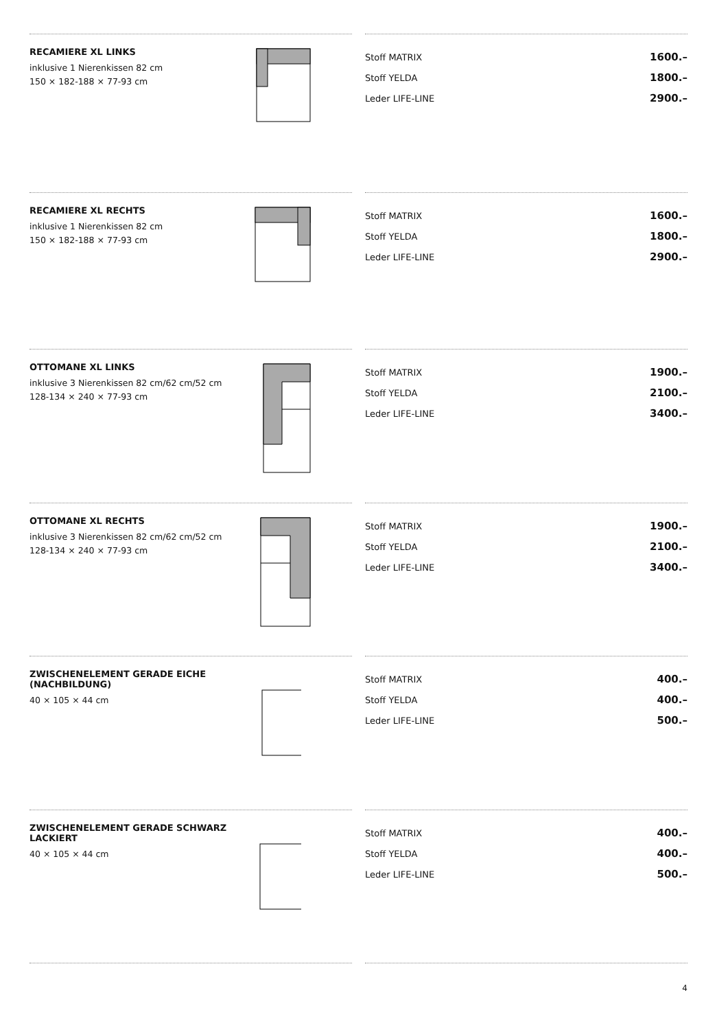RECAMIERE XL LINKS
inklusive 1 Nierenkissen 82 cm
150 × 182-188 × 77-93 cm
| Stoff MATRIX | 1600.– |
| Stoff YELDA | 1800.– |
| Leder LIFE-LINE | 2900.– |
RECAMIERE XL RECHTS
inklusive 1 Nierenkissen 82 cm
150 × 182-188 × 77-93 cm
| Stoff MATRIX | 1600.– |
| Stoff YELDA | 1800.– |
| Leder LIFE-LINE | 2900.– |
OTTOMANE XL LINKS
inklusive 3 Nierenkissen 82 cm/62 cm/52 cm
128-134 × 240 × 77-93 cm
| Stoff MATRIX | 1900.– |
| Stoff YELDA | 2100.– |
| Leder LIFE-LINE | 3400.– |
OTTOMANE XL RECHTS
inklusive 3 Nierenkissen 82 cm/62 cm/52 cm
128-134 × 240 × 77-93 cm
| Stoff MATRIX | 1900.– |
| Stoff YELDA | 2100.– |
| Leder LIFE-LINE | 3400.– |
ZWISCHENELEMENT GERADE EICHE (NACHBILDUNG)
40 × 105 × 44 cm
| Stoff MATRIX | 400.– |
| Stoff YELDA | 400.– |
| Leder LIFE-LINE | 500.– |
ZWISCHENELEMENT GERADE SCHWARZ LACKIERT
40 × 105 × 44 cm
| Stoff MATRIX | 400.– |
| Stoff YELDA | 400.– |
| Leder LIFE-LINE | 500.– |
4